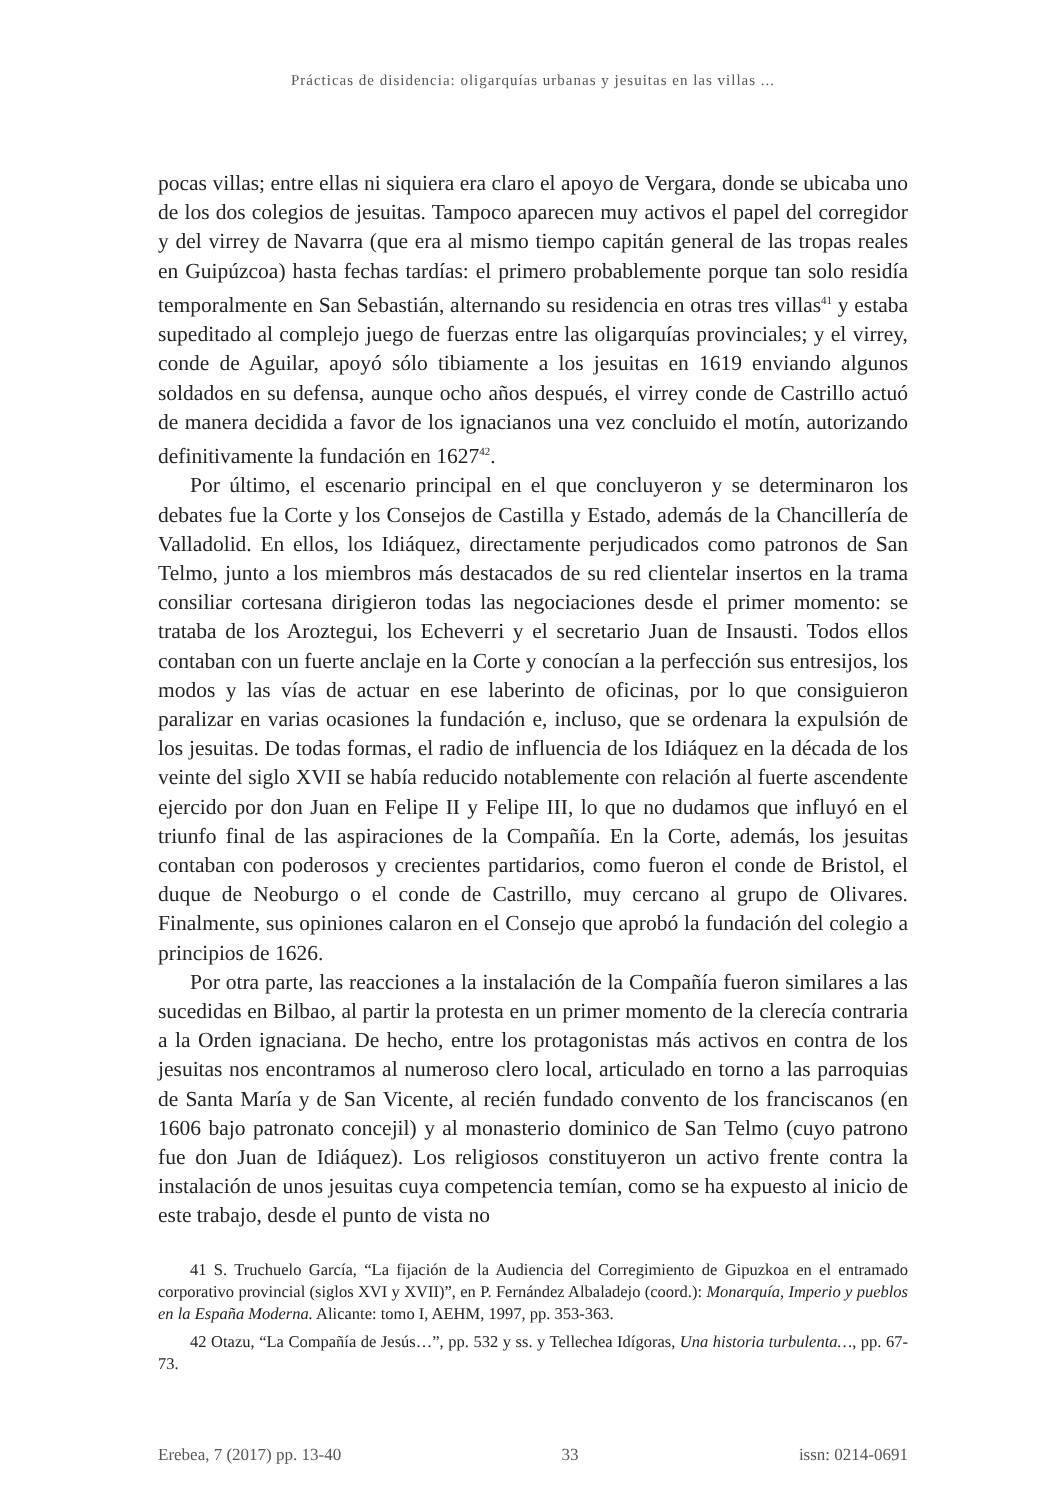Prácticas de disidencia: oligarquías urbanas y jesuitas en las villas ...
pocas villas; entre ellas ni siquiera era claro el apoyo de Vergara, donde se ubicaba uno de los dos colegios de jesuitas. Tampoco aparecen muy activos el papel del corregidor y del virrey de Navarra (que era al mismo tiempo capitán general de las tropas reales en Guipúzcoa) hasta fechas tardías: el primero probablemente porque tan solo residía temporalmente en San Sebastián, alternando su residencia en otras tres villas<sup>41</sup> y estaba supeditado al complejo juego de fuerzas entre las oligarquías provinciales; y el virrey, conde de Aguilar, apoyó sólo tibiamente a los jesuitas en 1619 enviando algunos soldados en su defensa, aunque ocho años después, el virrey conde de Castrillo actuó de manera decidida a favor de los ignacianos una vez concluido el motín, autorizando definitivamente la fundación en 1627<sup>42</sup>.
Por último, el escenario principal en el que concluyeron y se determinaron los debates fue la Corte y los Consejos de Castilla y Estado, además de la Chancillería de Valladolid. En ellos, los Idiáquez, directamente perjudicados como patronos de San Telmo, junto a los miembros más destacados de su red clientelar insertos en la trama consiliar cortesana dirigieron todas las negociaciones desde el primer momento: se trataba de los Aroztegui, los Echeverri y el secretario Juan de Insausti. Todos ellos contaban con un fuerte anclaje en la Corte y conocían a la perfección sus entresijos, los modos y las vías de actuar en ese laberinto de oficinas, por lo que consiguieron paralizar en varias ocasiones la fundación e, incluso, que se ordenara la expulsión de los jesuitas. De todas formas, el radio de influencia de los Idiáquez en la década de los veinte del siglo XVII se había reducido notablemente con relación al fuerte ascendente ejercido por don Juan en Felipe II y Felipe III, lo que no dudamos que influyó en el triunfo final de las aspiraciones de la Compañía. En la Corte, además, los jesuitas contaban con poderosos y crecientes partidarios, como fueron el conde de Bristol, el duque de Neoburgo o el conde de Castrillo, muy cercano al grupo de Olivares. Finalmente, sus opiniones calaron en el Consejo que aprobó la fundación del colegio a principios de 1626.
Por otra parte, las reacciones a la instalación de la Compañía fueron similares a las sucedidas en Bilbao, al partir la protesta en un primer momento de la clerecía contraria a la Orden ignaciana. De hecho, entre los protagonistas más activos en contra de los jesuitas nos encontramos al numeroso clero local, articulado en torno a las parroquias de Santa María y de San Vicente, al recién fundado convento de los franciscanos (en 1606 bajo patronato concejil) y al monasterio dominico de San Telmo (cuyo patrono fue don Juan de Idiáquez). Los religiosos constituyeron un activo frente contra la instalación de unos jesuitas cuya competencia temían, como se ha expuesto al inicio de este trabajo, desde el punto de vista no
41 S. Truchuelo García, “La fijación de la Audiencia del Corregimiento de Gipuzkoa en el entramado corporativo provincial (siglos XVI y XVII)”, en P. Fernández Albaladejo (coord.): Monarquía, Imperio y pueblos en la España Moderna. Alicante: tomo I, AEHM, 1997, pp. 353-363.
42 Otazu, “La Compañía de Jesús…”, pp. 532 y ss. y Tellechea Idígoras, Una historia turbulenta…, pp. 67-73.
Erebea, 7 (2017) pp. 13-40 33 issn: 0214-0691